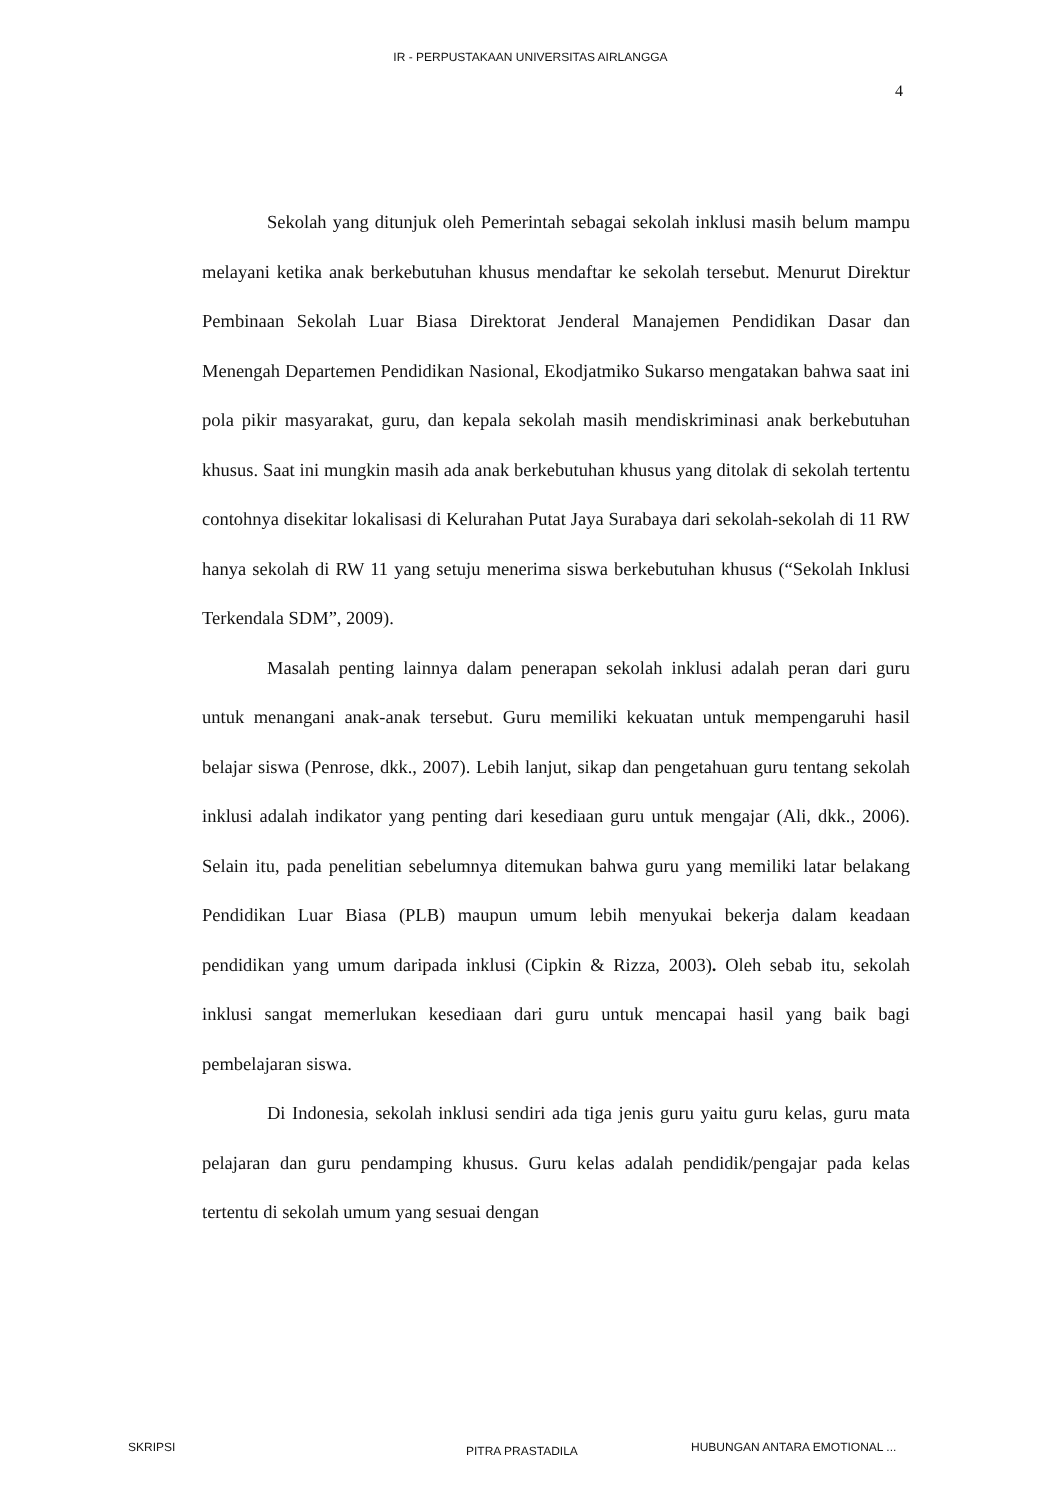IR - PERPUSTAKAAN UNIVERSITAS AIRLANGGA
4
Sekolah yang ditunjuk oleh Pemerintah sebagai sekolah inklusi masih belum mampu melayani ketika anak berkebutuhan khusus mendaftar ke sekolah tersebut. Menurut Direktur Pembinaan Sekolah Luar Biasa Direktorat Jenderal Manajemen Pendidikan Dasar dan Menengah Departemen Pendidikan Nasional, Ekodjatmiko Sukarso mengatakan bahwa saat ini pola pikir masyarakat, guru, dan kepala sekolah masih mendiskriminasi anak berkebutuhan khusus. Saat ini mungkin masih ada anak berkebutuhan khusus yang ditolak di sekolah tertentu contohnya disekitar lokalisasi di Kelurahan Putat Jaya Surabaya dari sekolah-sekolah di 11 RW hanya sekolah di RW 11 yang setuju menerima siswa berkebutuhan khusus (“Sekolah Inklusi Terkendala SDM”, 2009).
Masalah penting lainnya dalam penerapan sekolah inklusi adalah peran dari guru untuk menangani anak-anak tersebut. Guru memiliki kekuatan untuk mempengaruhi hasil belajar siswa (Penrose, dkk., 2007). Lebih lanjut, sikap dan pengetahuan guru tentang sekolah inklusi adalah indikator yang penting dari kesediaan guru untuk mengajar (Ali, dkk., 2006). Selain itu, pada penelitian sebelumnya ditemukan bahwa guru yang memiliki latar belakang Pendidikan Luar Biasa (PLB) maupun umum lebih menyukai bekerja dalam keadaan pendidikan yang umum daripada inklusi (Cipkin & Rizza, 2003). Oleh sebab itu, sekolah inklusi sangat memerlukan kesediaan dari guru untuk mencapai hasil yang baik bagi pembelajaran siswa.
Di Indonesia, sekolah inklusi sendiri ada tiga jenis guru yaitu guru kelas, guru mata pelajaran dan guru pendamping khusus. Guru kelas adalah pendidik/pengajar pada kelas tertentu di sekolah umum yang sesuai dengan
SKRIPSI PITRA PRASTADILA HUBUNGAN ANTARA EMOTIONAL ...